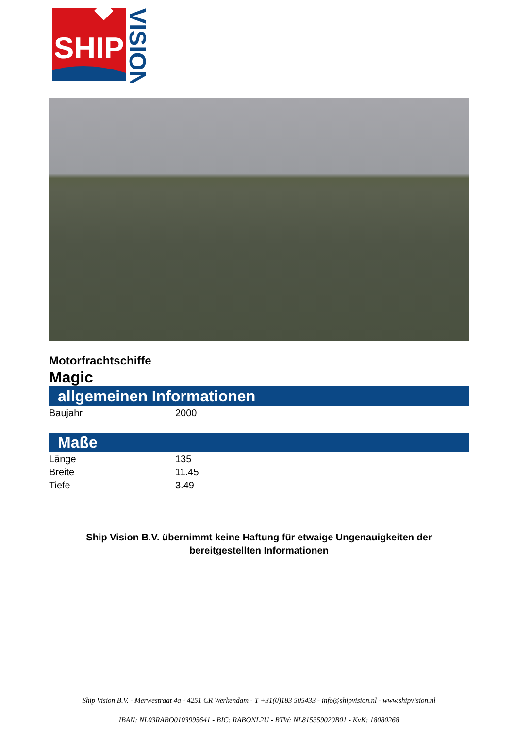SHIP
VISION
Motorfrachtschiffe
Magic
allgemeinen Informationen
| Baujahr | 2000 |
Maße
| Länge | 135 |
| Breite | 11.45 |
| Tiefe | 3.49 |
Ship Vision B.V. übernimmt keine Haftung für etwaige Ungenauigkeiten der bereitgestellten Informationen
Ship Vision B.V. - Merwestraat 4a - 4251 CR Werkendam - T +31(0)183 505433 - info@shipvision.nl - www.shipvision.nl
IBAN: NL03RABO0103995641 - BIC: RABONL2U - BTW: NL815359020B01 - KvK: 18080268